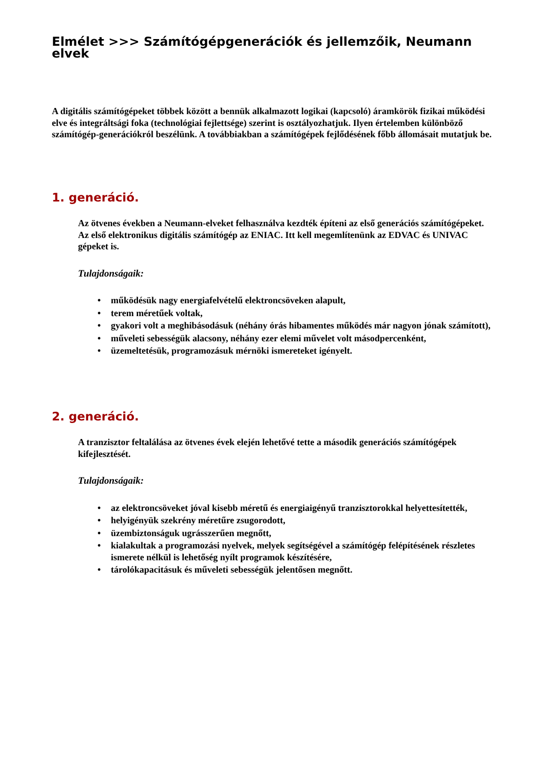Elmélet >>> Számítógépgenerációk és jellemzőik, Neumann elvek
A digitális számítógépeket többek között a bennük alkalmazott logikai (kapcsoló) áramkörök fizikai működési elve és integráltsági foka (technológiai fejlettsége) szerint is osztályozhatjuk. Ilyen értelemben különböző számítógép-generációkról beszélünk. A továbbiakban a számítógépek fejlődésének főbb állomásait mutatjuk be.
1. generáció.
Az ötvenes években a Neumann-elveket felhasználva kezdték építeni az első generációs számítógépeket. Az első elektronikus digitális számítógép az ENIAC. Itt kell megemlítenünk az EDVAC és UNIVAC gépeket is.
Tulajdonságaik:
• működésük nagy energiafelvételű elektroncsöveken alapult,
• terem méretűek voltak,
• gyakori volt a meghibásodásuk (néhány órás hibamentes működés már nagyon jónak számított),
• műveleti sebességük alacsony, néhány ezer elemi művelet volt másodpercenként,
• üzemeltetésük, programozásuk mérnöki ismereteket igényelt.
2. generáció.
A tranzisztor feltalálása az ötvenes évek elején lehetővé tette a második generációs számítógépek kifejlesztését.
Tulajdonságaik:
• az elektroncsöveket jóval kisebb méretű és energiaigényű tranzisztorokkal helyettesítették,
• helyigényük szekrény méretűre zsugorodott,
• üzembiztonságuk ugrásszerűen megnőtt,
• kialakultak a programozási nyelvek, melyek segítségével a számítógép felépítésének részletes ismerete nélkül is lehetőség nyílt programok készítésére,
• tárolókapacitásuk és műveleti sebességük jelentősen megnőtt.